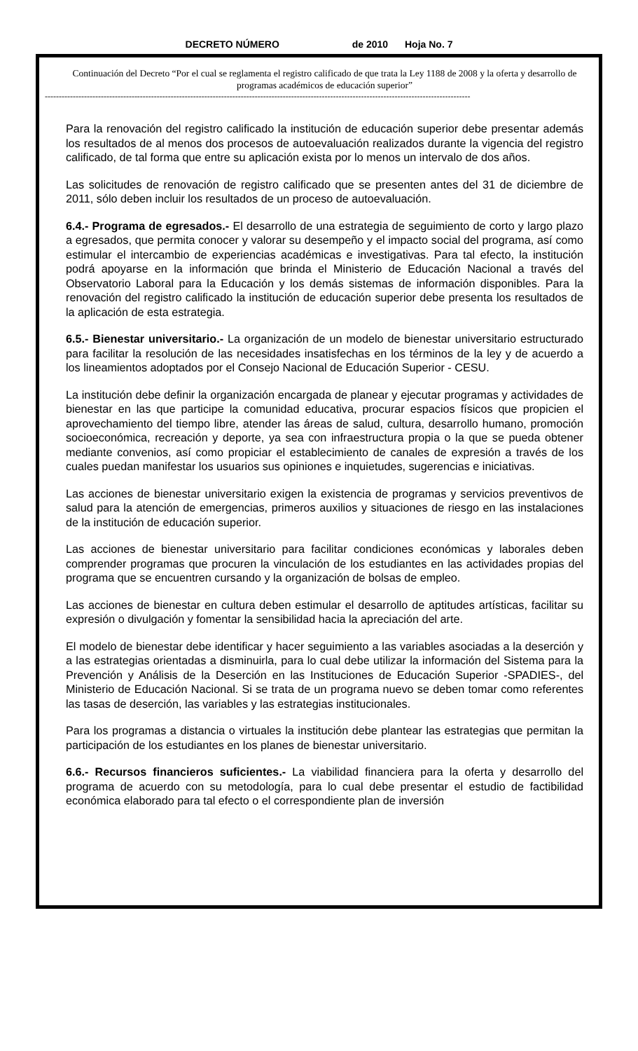DECRETO NÚMERO de 2010 Hoja No. 7
Continuación del Decreto “Por el cual se reglamenta el registro calificado de que trata la Ley 1188 de 2008 y la oferta y desarrollo de programas académicos de educación superior”
--------------------------------------------------------------------------------------------------------------------------------------------------------
Para la renovación del registro calificado la institución de educación superior debe presentar además los resultados de al menos dos procesos de autoevaluación realizados durante la vigencia del registro calificado, de tal forma que entre su aplicación exista por lo menos un intervalo de dos años.
Las solicitudes de renovación de registro calificado que se presenten antes del 31 de diciembre de 2011, sólo deben incluir los resultados de un proceso de autoevaluación.
6.4.- Programa de egresados.- El desarrollo de una estrategia de seguimiento de corto y largo plazo a egresados, que permita conocer y valorar su desempeño y el impacto social del programa, así como estimular el intercambio de experiencias académicas e investigativas. Para tal efecto, la institución podrá apoyarse en la información que brinda el Ministerio de Educación Nacional a través del Observatorio Laboral para la Educación y los demás sistemas de información disponibles. Para la renovación del registro calificado la institución de educación superior debe presenta los resultados de la aplicación de esta estrategia.
6.5.- Bienestar universitario.- La organización de un modelo de bienestar universitario estructurado para facilitar la resolución de las necesidades insatisfechas en los términos de la ley y de acuerdo a los lineamientos adoptados por el Consejo Nacional de Educación Superior - CESU.
La institución debe definir la organización encargada de planear y ejecutar programas y actividades de bienestar en las que participe la comunidad educativa, procurar espacios físicos que propicien el aprovechamiento del tiempo libre, atender las áreas de salud, cultura, desarrollo humano, promoción socioeconómica, recreación y deporte, ya sea con infraestructura propia o la que se pueda obtener mediante convenios, así como propiciar el establecimiento de canales de expresión a través de los cuales puedan manifestar los usuarios sus opiniones e inquietudes, sugerencias e iniciativas.
Las acciones de bienestar universitario exigen la existencia de programas y servicios preventivos de salud para la atención de emergencias, primeros auxilios y situaciones de riesgo en las instalaciones de la institución de educación superior.
Las acciones de bienestar universitario para facilitar condiciones económicas y laborales deben comprender programas que procuren la vinculación de los estudiantes en las actividades propias del programa que se encuentren cursando y la organización de bolsas de empleo.
Las acciones de bienestar en cultura deben estimular el desarrollo de aptitudes artísticas, facilitar su expresión o divulgación y fomentar la sensibilidad hacia la apreciación del arte.
El modelo de bienestar debe identificar y hacer seguimiento a las variables asociadas a la deserción y a las estrategias orientadas a disminuirla, para lo cual debe utilizar la información del Sistema para la Prevención y Análisis de la Deserción en las Instituciones de Educación Superior -SPADIES-, del Ministerio de Educación Nacional. Si se trata de un programa nuevo se deben tomar como referentes las tasas de deserción, las variables y las estrategias institucionales.
Para los programas a distancia o virtuales la institución debe plantear las estrategias que permitan la participación de los estudiantes en los planes de bienestar universitario.
6.6.- Recursos financieros suficientes.- La viabilidad financiera para la oferta y desarrollo del programa de acuerdo con su metodología, para lo cual debe presentar el estudio de factibilidad económica elaborado para tal efecto o el correspondiente plan de inversión